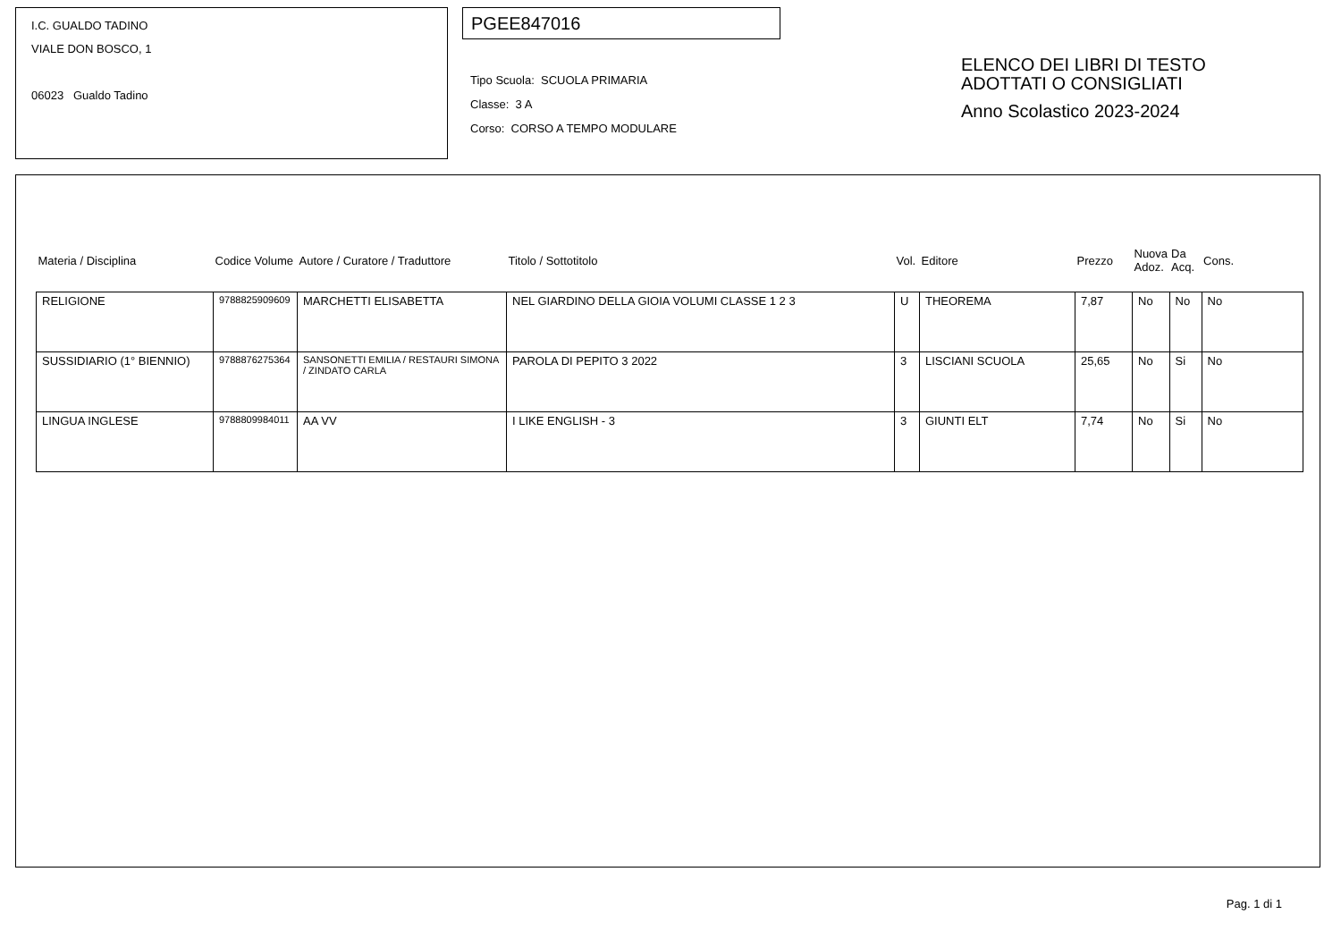I.C. GUALDO TADINO
VIALE DON BOSCO, 1
06023 Gualdo Tadino
PGEE847016
Tipo Scuola: SCUOLA PRIMARIA
Classe: 3 A
Corso: CORSO A TEMPO MODULARE
ELENCO DEI LIBRI DI TESTO
ADOTTATI O CONSIGLIATI
Anno Scolastico 2023-2024
| Materia / Disciplina | Codice Volume | Autore / Curatore / Traduttore | Titolo / Sottotitolo | Vol. | Editore | Prezzo | Nuova Adoz. | Da Acq. | Cons. |
| --- | --- | --- | --- | --- | --- | --- | --- | --- | --- |
| RELIGIONE | 9788825909609 | MARCHETTI ELISABETTA | NEL GIARDINO DELLA GIOIA VOLUMI CLASSE 1 2 3 | U | THEOREMA | 7,87 | No | No | No |
| SUSSIDIARIO (1° BIENNIO) | 9788876275364 | SANSONETTI EMILIA / RESTAURI SIMONA / ZINDATO CARLA | PAROLA DI PEPITO 3 2022 | 3 | LISCIANI SCUOLA | 25,65 | No | Si | No |
| LINGUA INGLESE | 9788809984011 | AA VV | I LIKE ENGLISH - 3 | 3 | GIUNTI ELT | 7,74 | No | Si | No |
Pag. 1 di 1